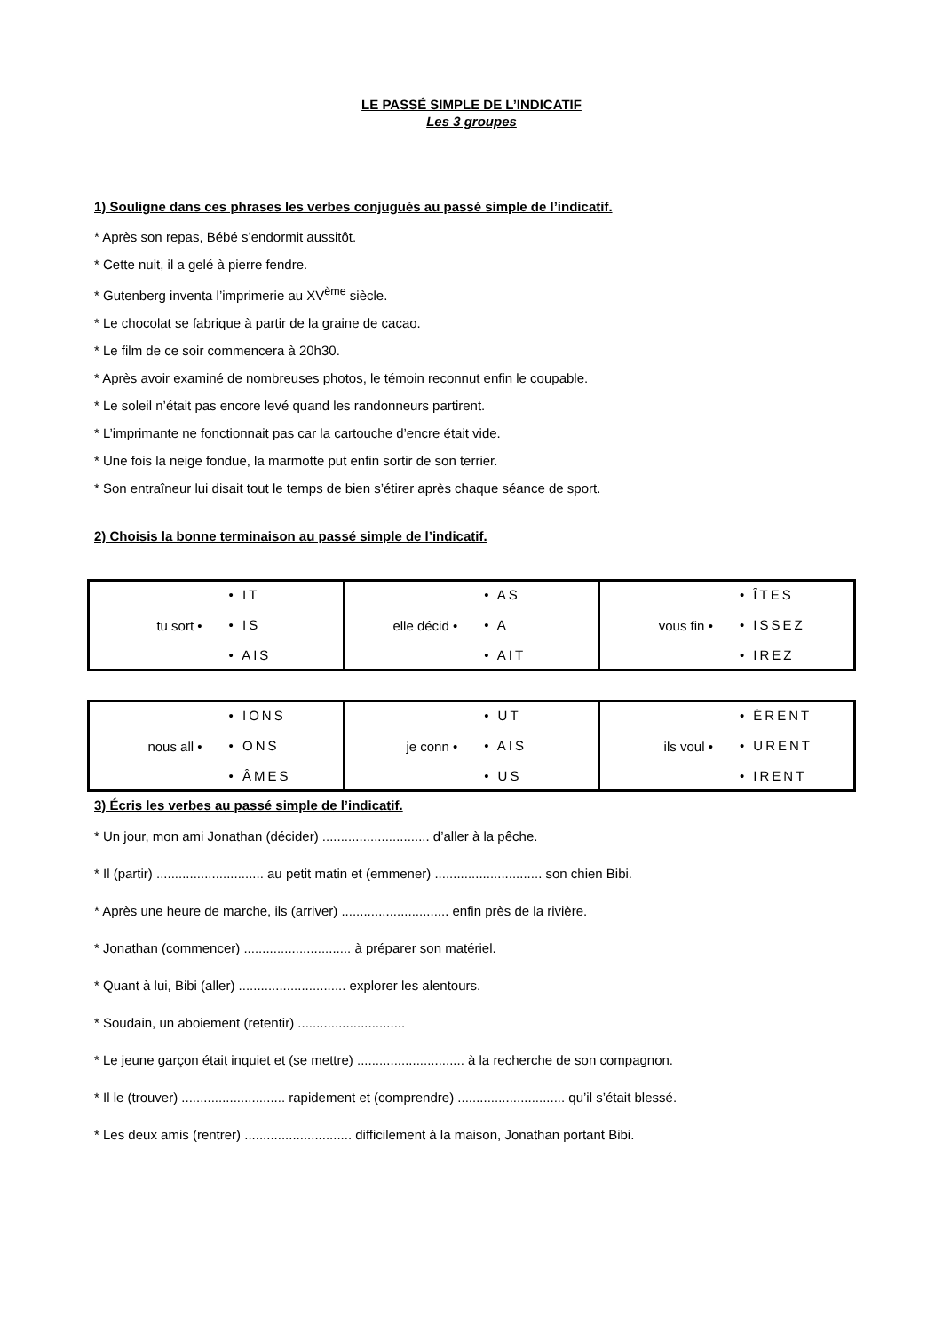LE PASSÉ SIMPLE DE L’INDICATIF
Les 3 groupes
1) Souligne dans ces phrases les verbes conjugués au passé simple de l’indicatif.
* Après son repas, Bébé s’endormit aussitôt.
* Cette nuit, il a gelé à pierre fendre.
* Gutenberg inventa l’imprimerie au XV<sup>ème</sup> siècle.
* Le chocolat se fabrique à partir de la graine de cacao.
* Le film de ce soir commencera à 20h30.
* Après avoir examiné de nombreuses photos, le témoin reconnut enfin le coupable.
* Le soleil n’était pas encore levé quand les randonneurs partirent.
* L’imprimante ne fonctionnait pas car la cartouche d’encre était vide.
* Une fois la neige fondue, la marmotte put enfin sortir de son terrier.
* Son entraîneur lui disait tout le temps de bien s’étirer après chaque séance de sport.
2) Choisis la bonne terminaison au passé simple de l’indicatif.
| tu sort • • IT • IS • AIS | elle décid • • AS • A • AIT | vous fin • • ÎTES • ISSEZ • IREZ |
| nous all • • IONS • ONS • ÂMES | je conn • • UT • AIS • US | ils voul • • ÈRENT • URENT • IRENT |
3) Écris les verbes au passé simple de l’indicatif.
* Un jour, mon ami Jonathan (décider) ............................. d’aller à la pêche.
* Il (partir) ............................. au petit matin et (emmener) ............................. son chien Bibi.
* Après une heure de marche, ils (arriver) ............................. enfin près de la rivière.
* Jonathan (commencer) ............................. à préparer son matériel.
* Quant à lui, Bibi (aller) ............................. explorer les alentours.
* Soudain, un aboiement (retentir) .............................
* Le jeune garçon était inquiet et (se mettre) ............................. à la recherche de son compagnon.
* Il le (trouver) ............................ rapidement et (comprendre) ............................. qu’il s’était blessé.
* Les deux amis (rentrer) ............................. difficilement à la maison, Jonathan portant Bibi.